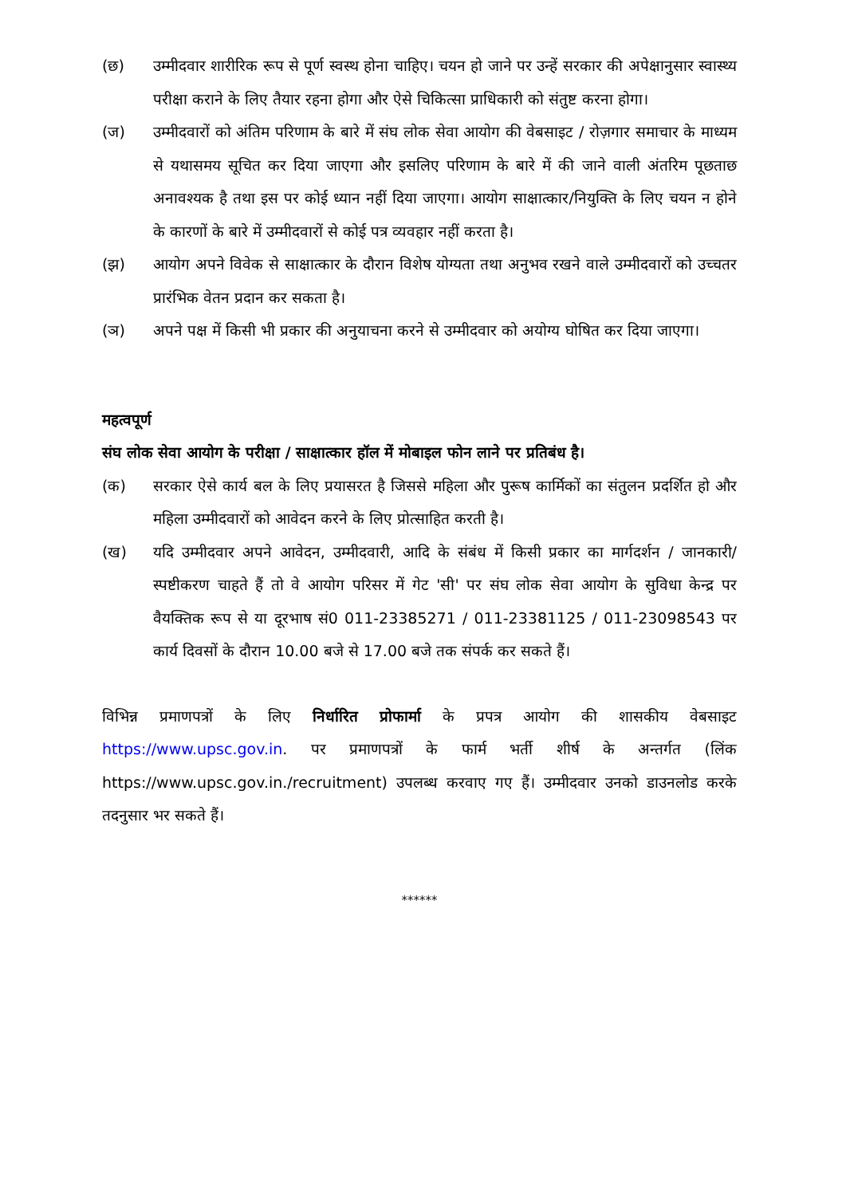(छ) उम्मीदवार शारीरिक रूप से पूर्ण स्वस्थ होना चाहिए। चयन हो जाने पर उन्हें सरकार की अपेक्षानुसार स्वास्थ्य परीक्षा कराने के लिए तैयार रहना होगा और ऐसे चिकित्सा प्राधिकारी को संतुष्ट करना होगा।
(ज) उम्मीदवारों को अंतिम परिणाम के बारे में संघ लोक सेवा आयोग की वेबसाइट / रोज़गार समाचार के माध्यम से यथासमय सूचित कर दिया जाएगा और इसलिए परिणाम के बारे में की जाने वाली अंतरिम पूछताछ अनावश्यक है तथा इस पर कोई ध्यान नहीं दिया जाएगा। आयोग साक्षात्कार/नियुक्ति के लिए चयन न होने के कारणों के बारे में उम्मीदवारों से कोई पत्र व्यवहार नहीं करता है।
(झ) आयोग अपने विवेक से साक्षात्कार के दौरान विशेष योग्यता तथा अनुभव रखने वाले उम्मीदवारों को उच्चतर प्रारंभिक वेतन प्रदान कर सकता है।
(ञ) अपने पक्ष में किसी भी प्रकार की अनुयाचना करने से उम्मीदवार को अयोग्य घोषित कर दिया जाएगा।
महत्वपूर्ण
संघ लोक सेवा आयोग के परीक्षा / साक्षात्कार हॉल में मोबाइल फोन लाने पर प्रतिबंध है।
(क) सरकार ऐसे कार्य बल के लिए प्रयासरत है जिससे महिला और पुरूष कार्मिकों का संतुलन प्रदर्शित हो और महिला उम्मीदवारों को आवेदन करने के लिए प्रोत्साहित करती है।
(ख) यदि उम्मीदवार अपने आवेदन, उम्मीदवारी, आदि के संबंध में किसी प्रकार का मार्गदर्शन / जानकारी/ स्पष्टीकरण चाहते हैं तो वे आयोग परिसर में गेट 'सी' पर संघ लोक सेवा आयोग के सुविधा केन्द्र पर वैयक्तिक रूप से या दूरभाष सं0 011-23385271 / 011-23381125 / 011-23098543 पर कार्य दिवसों के दौरान 10.00 बजे से 17.00 बजे तक संपर्क कर सकते हैं।
विभिन्न प्रमाणपत्रों के लिए निर्धारित प्रोफार्मा के प्रपत्र आयोग की शासकीय वेबसाइट https://www.upsc.gov.in. पर प्रमाणपत्रों के फार्म भर्ती शीर्ष के अन्तर्गत (लिंक https://www.upsc.gov.in./recruitment) उपलब्ध करवाए गए हैं। उम्मीदवार उनको डाउनलोड करके तदनुसार भर सकते हैं।
******